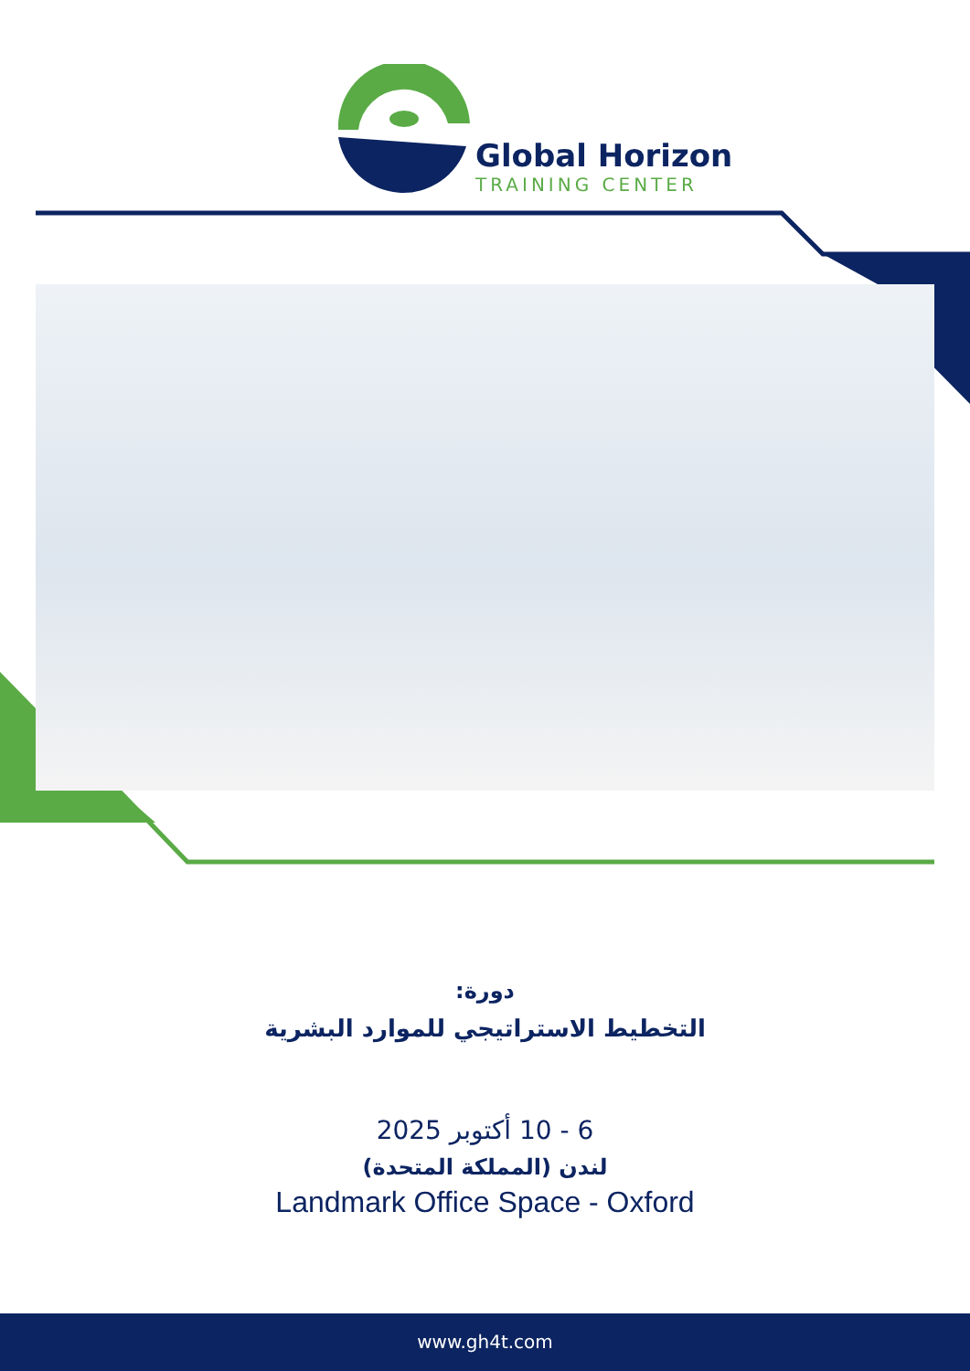Global Horizon
TRAINING CENTER
دورة:
التخطيط الاستراتيجي للموارد البشرية
6 - 10 أكتوبر 2025
لندن (المملكة المتحدة)
Landmark Office Space - Oxford
www.gh4t.com